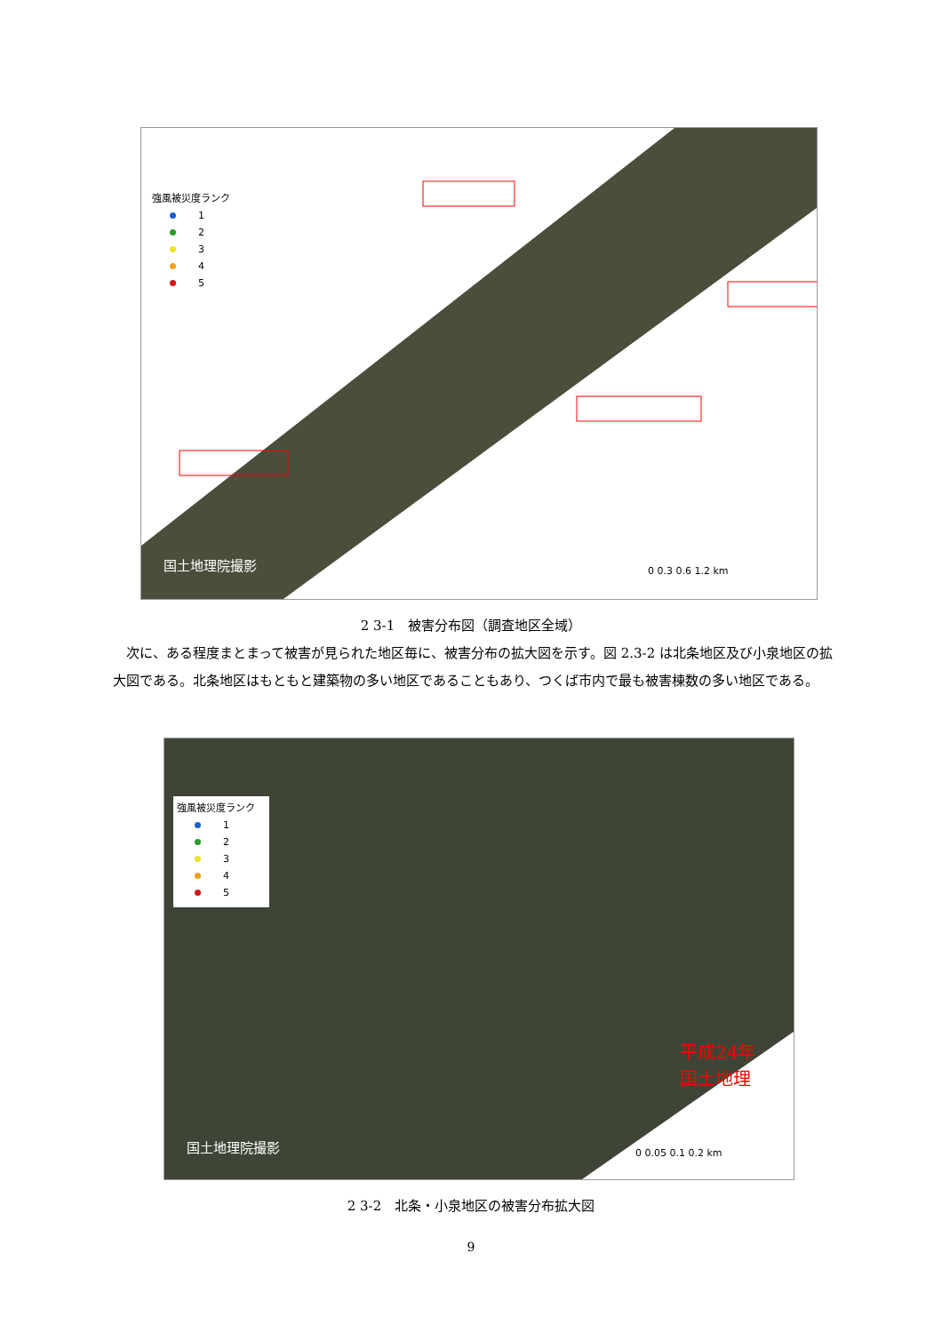国土地理院撮影
0 0.3 0.6 1.2 km
強風被災度ランク
1
2
3
4
5
2 3-1　被害分布図（調査地区全域）
　次に、ある程度まとまって被害が見られた地区毎に、被害分布の拡大図を示す。図 2.3-2 は北条地区及び小泉地区の拡大図である。北条地区はもともと建築物の多い地区であることもあり、つくば市内で最も被害棟数の多い地区である。
国土地理院撮影
平成24年
国土地理
0 0.05 0.1 0.2 km
強風被災度ランク
1
2
3
4
5
2 3-2　北条・小泉地区の被害分布拡大図
9